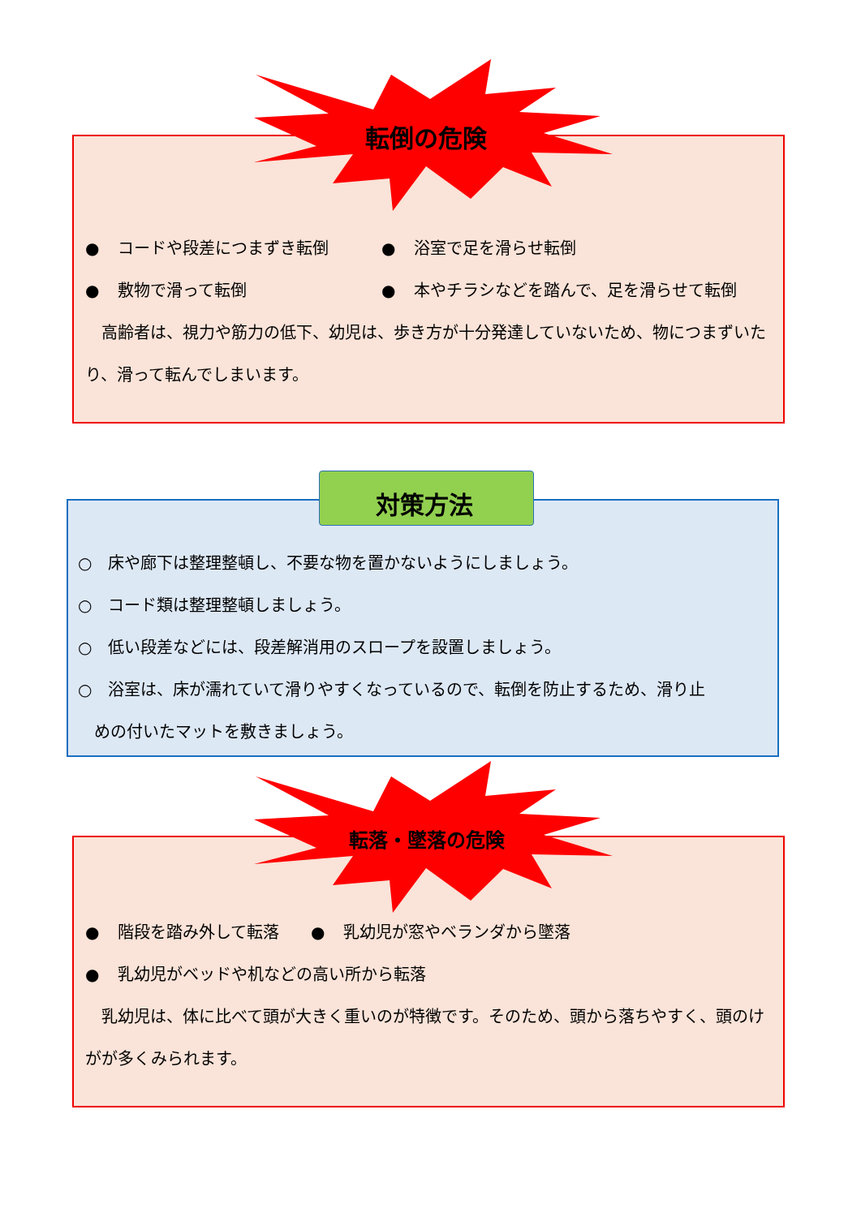転倒の危険
● コードや段差につまずき転倒 ● 浴室で足を滑らせ転倒
● 敷物で滑って転倒 ● 本やチラシなどを踏んで、足を滑らせて転倒
　高齢者は、視力や筋力の低下、幼児は、歩き方が十分発達していないため、物につまずいたり、滑って転んでしまいます。
対策方法
○　床や廊下は整理整頓し、不要な物を置かないようにしましょう。
○　コード類は整理整頓しましょう。
○　低い段差などには、段差解消用のスロープを設置しましょう。
○　浴室は、床が濡れていて滑りやすくなっているので、転倒を防止するため、滑り止
　めの付いたマットを敷きましょう。
転落・墜落の危険
● 階段を踏み外して転落 ● 乳幼児が窓やベランダから墜落
● 乳幼児がベッドや机などの高い所から転落
　乳幼児は、体に比べて頭が大きく重いのが特徴です。そのため、頭から落ちやすく、頭のけがが多くみられます。